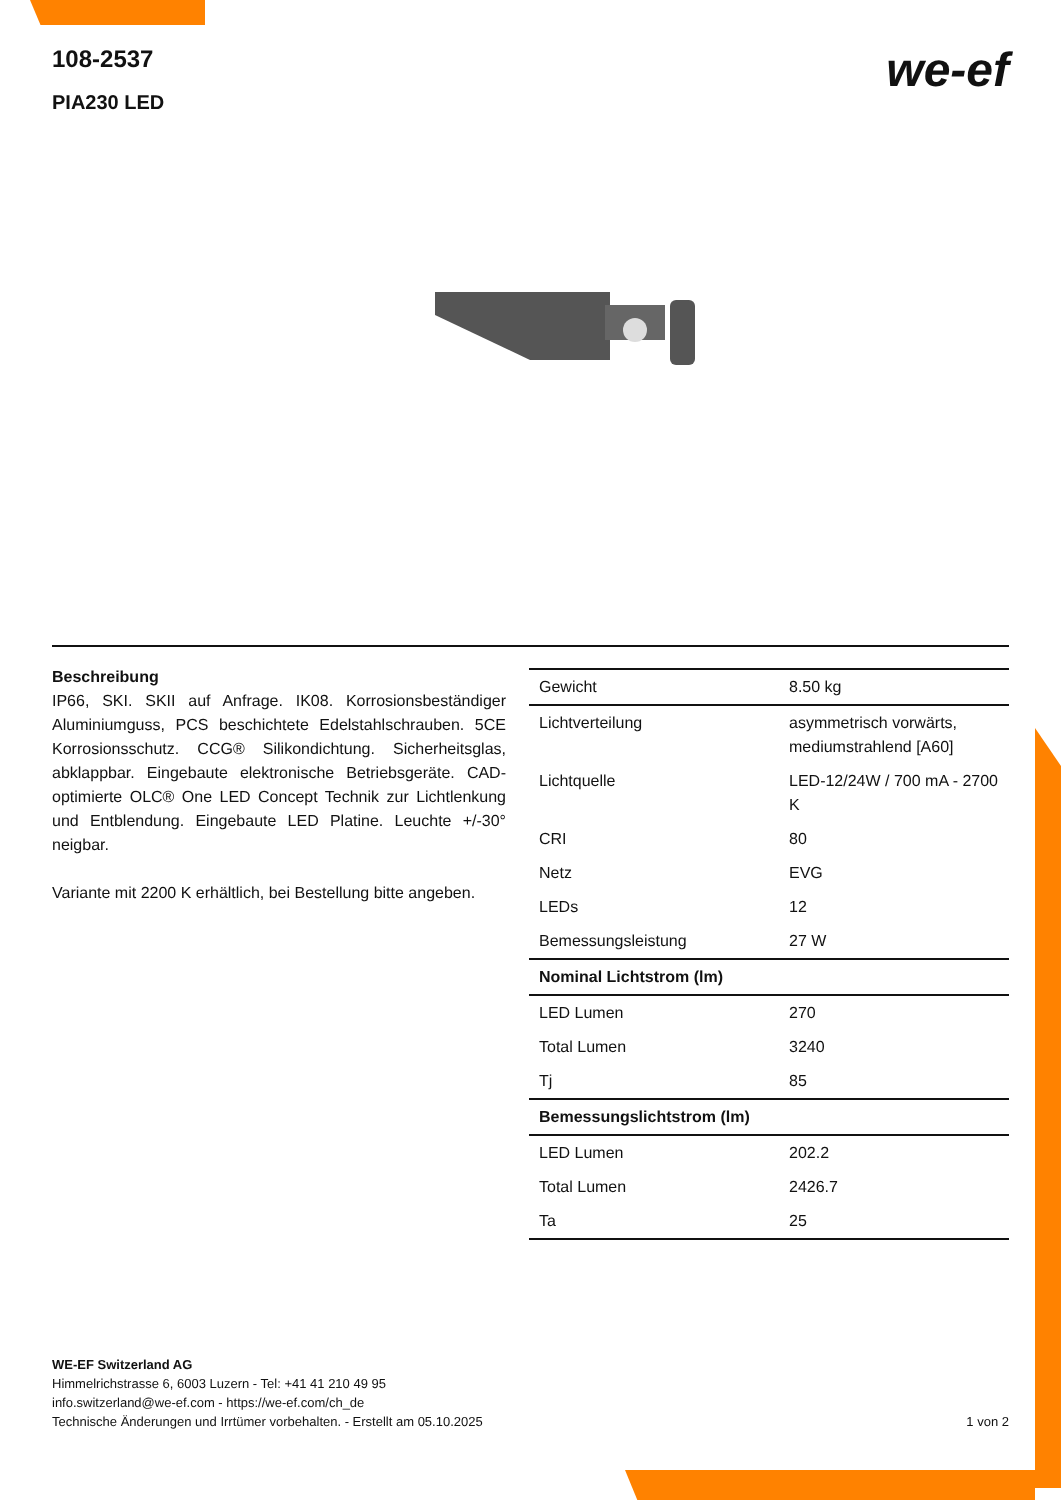108-2537
PIA230 LED
we-ef
Beschreibung
IP66, SKI. SKII auf Anfrage. IK08. Korrosionsbeständiger Aluminiumguss, PCS beschichtete Edelstahlschrauben. 5CE Korrosionsschutz. CCG® Silikondichtung. Sicherheitsglas, abklappbar. Eingebaute elektronische Betriebsgeräte. CAD-optimierte OLC® One LED Concept Technik zur Lichtlenkung und Entblendung. Eingebaute LED Platine. Leuchte +/-30° neigbar.
Variante mit 2200 K erhältlich, bei Bestellung bitte angeben.
| Gewicht | 8.50 kg |
| Lichtverteilung | asymmetrisch vorwärts, mediumstrahlend [A60] |
| Lichtquelle | LED-12/24W / 700 mA - 2700 K |
| CRI | 80 |
| Netz | EVG |
| LEDs | 12 |
| Bemessungsleistung | 27 W |
| Nominal Lichtstrom (lm) | |
| LED Lumen | 270 |
| Total Lumen | 3240 |
| Tj | 85 |
| Bemessungslichtstrom (lm) | |
| LED Lumen | 202.2 |
| Total Lumen | 2426.7 |
| Ta | 25 |
WE-EF Switzerland AG
Himmelrichstrasse 6, 6003 Luzern - Tel: +41 41 210 49 95
info.switzerland@we-ef.com - https://we-ef.com/ch_de
Technische Änderungen und Irrtümer vorbehalten. - Erstellt am 05.10.2025 1 von 2